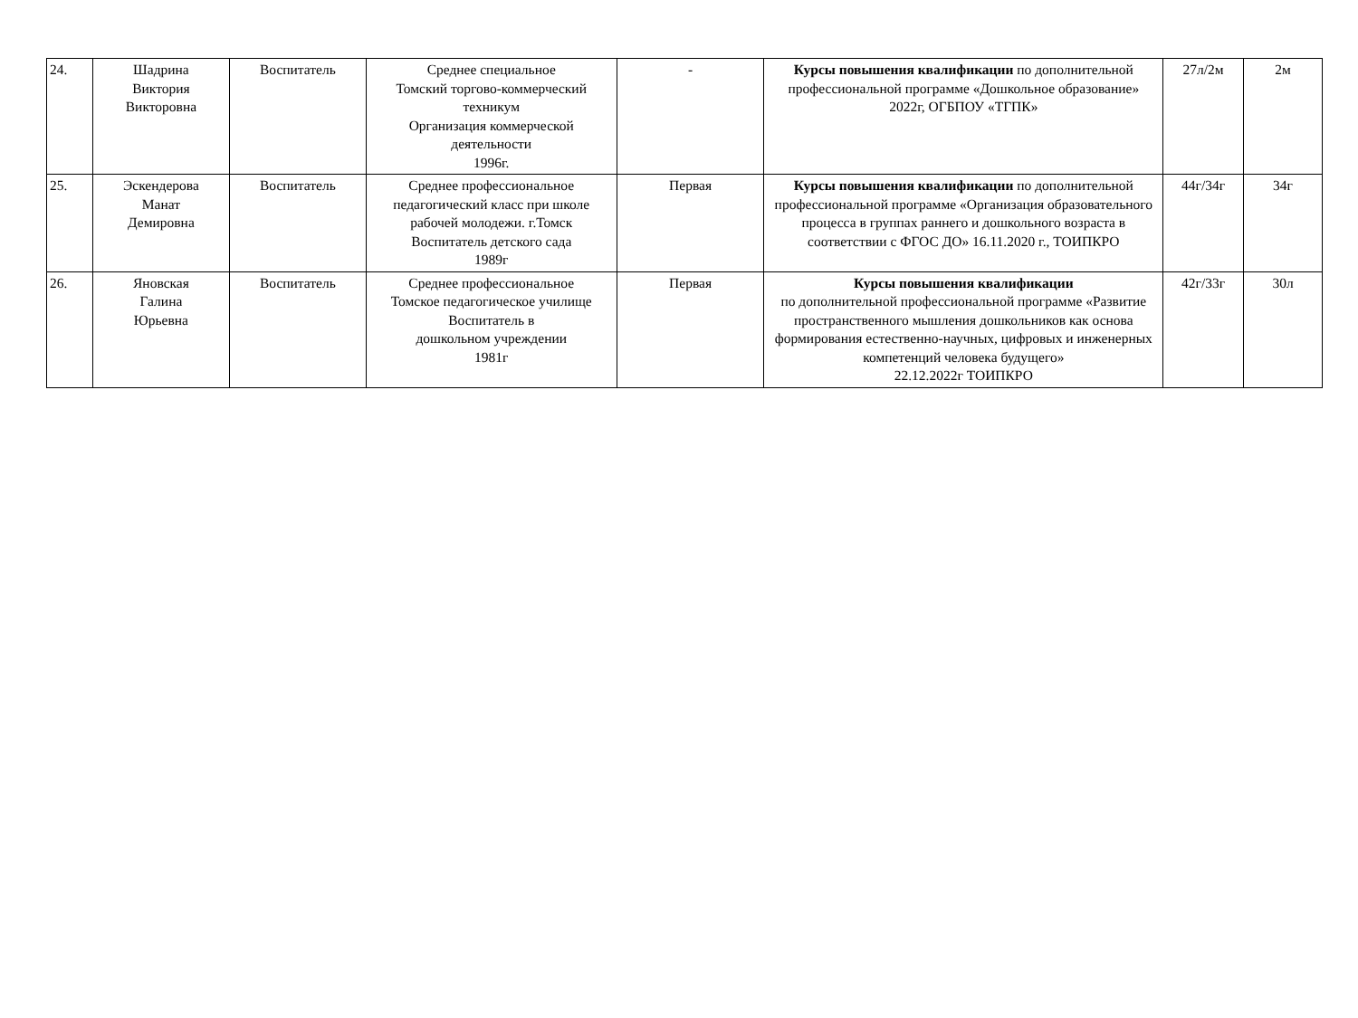| 24. | Шадрина Виктория Викторовна | Воспитатель | Среднее специальное Томский торгово-коммерческий техникум Организация коммерческой деятельности 1996г. | - | Курсы повышения квалификации по дополнительной профессиональной программе «Дошкольное образование» 2022г, ОГБПОУ «ТГПК» | 27л/2м | 2м |
| 25. | Эскендерова Манат Демировна | Воспитатель | Среднее профессиональное педагогический класс при школе рабочей молодежи. г.Томск Воспитатель детского сада 1989г | Первая | Курсы повышения квалификации по дополнительной профессиональной программе «Организация образовательного процесса в группах раннего и дошкольного возраста в соответствии с ФГОС ДО» 16.11.2020 г., ТОИПКРО | 44г/34г | 34г |
| 26. | Яновская Галина Юрьевна | Воспитатель | Среднее профессиональное Томское педагогическое училище Воспитатель в дошкольном учреждении 1981г | Первая | Курсы повышения квалификации по дополнительной профессиональной программе «Развитие пространственного мышления дошкольников как основа формирования естественно-научных, цифровых и инженерных компетенций человека будущего» 22.12.2022г ТОИПКРО | 42г/33г | 30л |